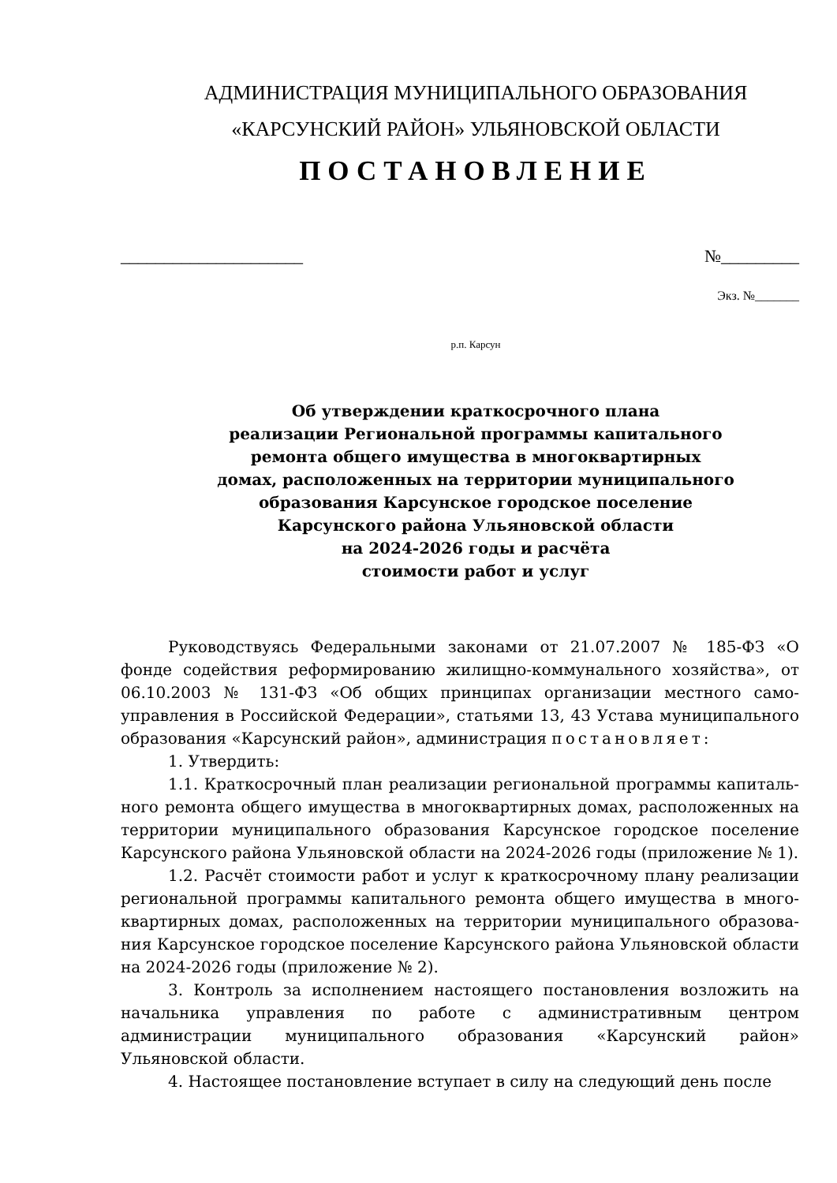АДМИНИСТРАЦИЯ МУНИЦИПАЛЬНОГО ОБРАЗОВАНИЯ
«КАРСУНСКИЙ РАЙОН» УЛЬЯНОВСКОЙ ОБЛАСТИ
ПОСТАНОВЛЕНИЕ
_____________________ №_________
Экз. №_______
р.п. Карсун
Об утверждении краткосрочного плана
реализации Региональной программы капитального
ремонта общего имущества в многоквартирных
домах, расположенных на территории муниципального
образования Карсунское городское поселение
Карсунского района Ульяновской области
на 2024-2026 годы и расчёта
стоимости работ и услуг
Руководствуясь Федеральными законами от 21.07.2007 № 185-ФЗ «О фонде содействия реформированию жилищно-коммунального хозяйства», от 06.10.2003 № 131-ФЗ «Об общих принципах организации местного само-управления в Российской Федерации», статьями 13, 43 Устава муниципального образования «Карсунский район», администрация постановляет:
1. Утвердить:
1.1. Краткосрочный план реализации региональной программы капиталь-ного ремонта общего имущества в многоквартирных домах, расположенных на территории муниципального образования Карсунское городское поселение Карсунского района Ульяновской области на 2024-2026 годы (приложение № 1).
1.2. Расчёт стоимости работ и услуг к краткосрочному плану реализации региональной программы капитального ремонта общего имущества в много-квартирных домах, расположенных на территории муниципального образова-ния Карсунское городское поселение Карсунского района Ульяновской области на 2024-2026 годы (приложение № 2).
3. Контроль за исполнением настоящего постановления возложить на начальника управления по работе с административным центром администрации муниципального образования «Карсунский район» Ульяновской области.
4. Настоящее постановление вступает в силу на следующий день после